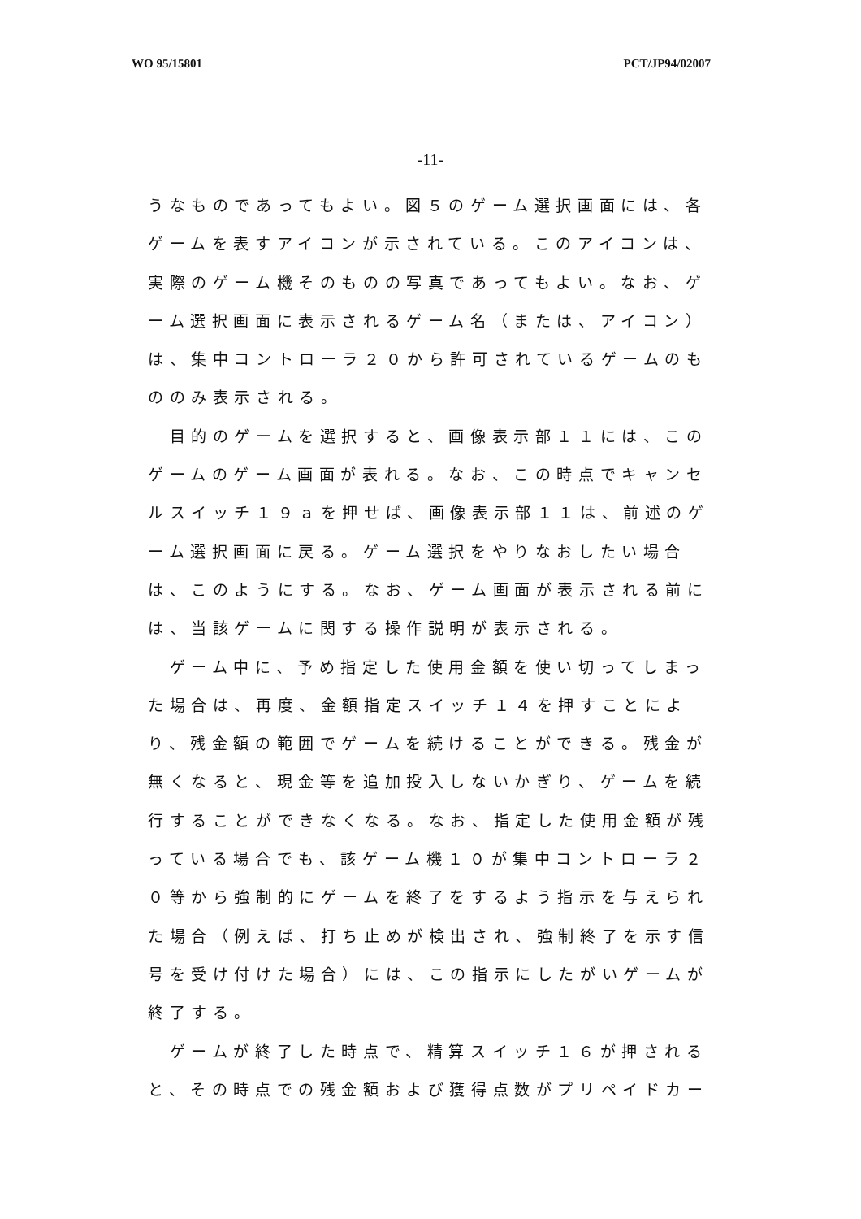WO 95/15801 PCT/JP94/02007
-11-
うなものであってもよい。図５のゲーム選択画面には、各ゲームを表すアイコンが示されている。このアイコンは、実際のゲーム機そのものの写真であってもよい。なお、ゲーム選択画面に表示されるゲーム名（または、アイコン）は、集中コントローラ２０から許可されているゲームのもののみ表示される。
　目的のゲームを選択すると、画像表示部１１には、このゲームのゲーム画面が表れる。なお、この時点でキャンセルスイッチ１９ａを押せば、画像表示部１１は、前述のゲーム選択画面に戻る。ゲーム選択をやりなおしたい場合は、このようにする。なお、ゲーム画面が表示される前には、当該ゲームに関する操作説明が表示される。
　ゲーム中に、予め指定した使用金額を使い切ってしまった場合は、再度、金額指定スイッチ１４を押すことにより、残金額の範囲でゲームを続けることができる。残金が無くなると、現金等を追加投入しないかぎり、ゲームを続行することができなくなる。なお、指定した使用金額が残っている場合でも、該ゲーム機１０が集中コントローラ２０等から強制的にゲームを終了をするよう指示を与えられた場合（例えば、打ち止めが検出され、強制終了を示す信号を受け付けた場合）には、この指示にしたがいゲームが終了する。
　ゲームが終了した時点で、精算スイッチ１６が押されると、その時点での残金額および獲得点数がプリペイドカー